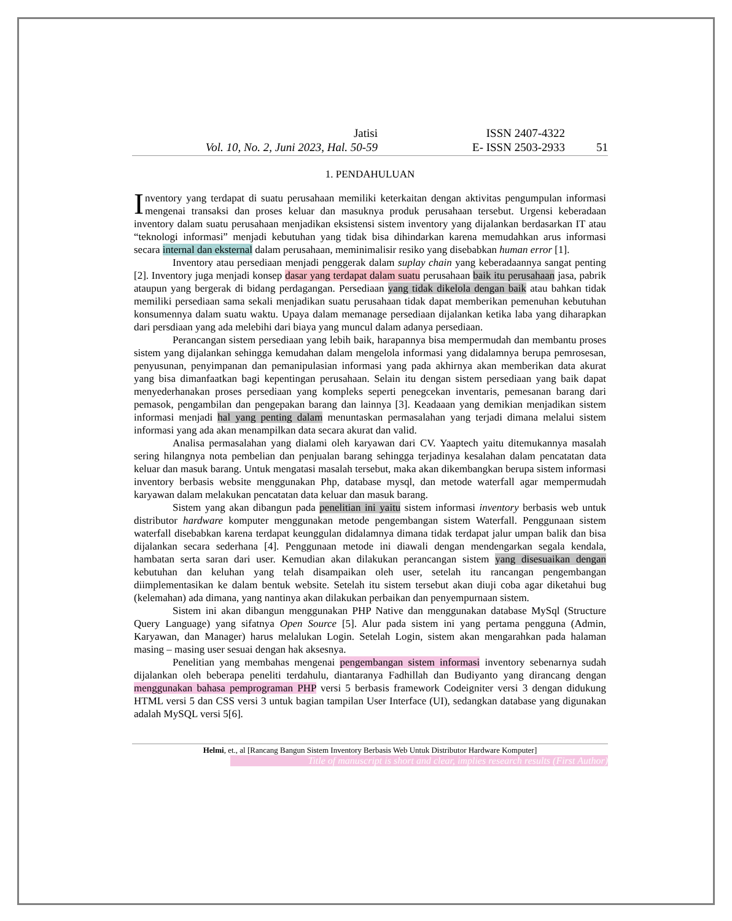Jatisi
Vol. 10, No. 2, Juni 2023, Hal. 50-59
ISSN 2407-4322
E- ISSN 2503-2933
51
1. PENDAHULUAN
Inventory yang terdapat di suatu perusahaan memiliki keterkaitan dengan aktivitas pengumpulan informasi mengenai transaksi dan proses keluar dan masuknya produk perusahaan tersebut. Urgensi keberadaan inventory dalam suatu perusahaan menjadikan eksistensi sistem inventory yang dijalankan berdasarkan IT atau “teknologi informasi” menjadi kebutuhan yang tidak bisa dihindarkan karena memudahkan arus informasi secara internal dan eksternal dalam perusahaan, meminimalisir resiko yang disebabkan human error [1].
Inventory atau persediaan menjadi penggerak dalam suplay chain yang keberadaannya sangat penting [2]. Inventory juga menjadi konsep dasar yang terdapat dalam suatu perusahaan baik itu perusahaan jasa, pabrik ataupun yang bergerak di bidang perdagangan. Persediaan yang tidak dikelola dengan baik atau bahkan tidak memiliki persediaan sama sekali menjadikan suatu perusahaan tidak dapat memberikan pemenuhan kebutuhan konsumennya dalam suatu waktu. Upaya dalam memanage persediaan dijalankan ketika laba yang diharapkan dari persdiaan yang ada melebihi dari biaya yang muncul dalam adanya persediaan.
Perancangan sistem persediaan yang lebih baik, harapannya bisa mempermudah dan membantu proses sistem yang dijalankan sehingga kemudahan dalam mengelola informasi yang didalamnya berupa pemrosesan, penyusunan, penyimpanan dan pemanipulasian informasi yang pada akhirnya akan memberikan data akurat yang bisa dimanfaatkan bagi kepentingan perusahaan. Selain itu dengan sistem persediaan yang baik dapat menyederhanakan proses persediaan yang kompleks seperti penegcekan inventaris, pemesanan barang dari pemasok, pengambilan dan pengepakan barang dan lainnya [3]. Keadaaan yang demikian menjadikan sistem informasi menjadi hal yang penting dalam menuntaskan permasalahan yang terjadi dimana melalui sistem informasi yang ada akan menampilkan data secara akurat dan valid.
Analisa permasalahan yang dialami oleh karyawan dari CV. Yaaptech yaitu ditemukannya masalah sering hilangnya nota pembelian dan penjualan barang sehingga terjadinya kesalahan dalam pencatatan data keluar dan masuk barang. Untuk mengatasi masalah tersebut, maka akan dikembangkan berupa sistem informasi inventory berbasis website menggunakan Php, database mysql, dan metode waterfall agar mempermudah karyawan dalam melakukan pencatatan data keluar dan masuk barang.
Sistem yang akan dibangun pada penelitian ini yaitu sistem informasi inventory berbasis web untuk distributor hardware komputer menggunakan metode pengembangan sistem Waterfall. Penggunaan sistem waterfall disebabkan karena terdapat keunggulan didalamnya dimana tidak terdapat jalur umpan balik dan bisa dijalankan secara sederhana [4]. Penggunaan metode ini diawali dengan mendengarkan segala kendala, hambatan serta saran dari user. Kemudian akan dilakukan perancangan sistem yang disesuaikan dengan kebutuhan dan keluhan yang telah disampaikan oleh user, setelah itu rancangan pengembangan diimplementasikan ke dalam bentuk website. Setelah itu sistem tersebut akan diuji coba agar diketahui bug (kelemahan) ada dimana, yang nantinya akan dilakukan perbaikan dan penyempurnaan sistem.
Sistem ini akan dibangun menggunakan PHP Native dan menggunakan database MySql (Structure Query Language) yang sifatnya Open Source [5]. Alur pada sistem ini yang pertama pengguna (Admin, Karyawan, dan Manager) harus melalukan Login. Setelah Login, sistem akan mengarahkan pada halaman masing – masing user sesuai dengan hak aksesnya.
Penelitian yang membahas mengenai pengembangan sistem informasi inventory sebenarnya sudah dijalankan oleh beberapa peneliti terdahulu, diantaranya Fadhillah dan Budiyanto yang dirancang dengan menggunakan bahasa pemprograman PHP versi 5 berbasis framework Codeigniter versi 3 dengan didukung HTML versi 5 dan CSS versi 3 untuk bagian tampilan User Interface (UI), sedangkan database yang digunakan adalah MySQL versi 5[6].
Helmi, et., al [Rancang Bangun Sistem Inventory Berbasis Web Untuk Distributor Hardware Komputer]
Title of manuscript is short and clear, implies research results (First Author)